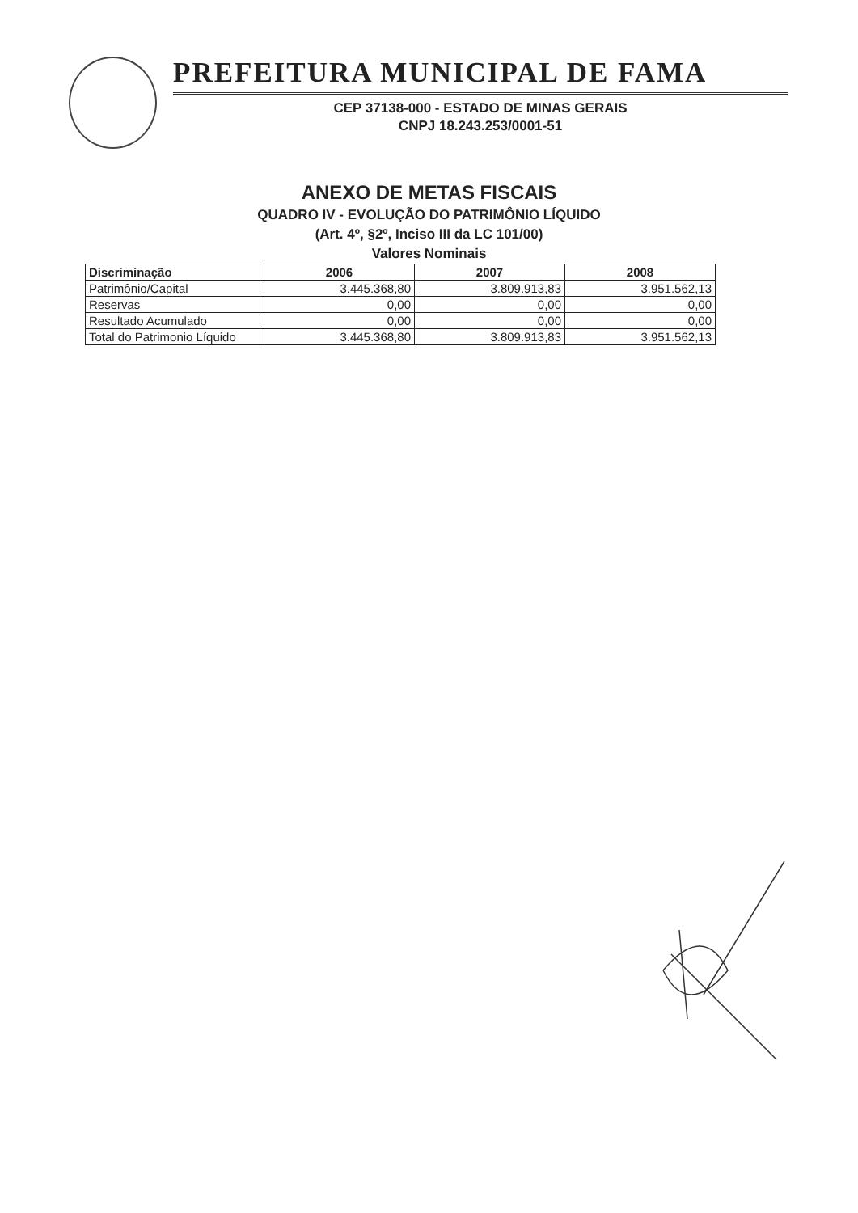PREFEITURA MUNICIPAL DE FAMA
CEP 37138-000 - ESTADO DE MINAS GERAIS
CNPJ 18.243.253/0001-51
ANEXO DE METAS FISCAIS
QUADRO IV - EVOLUÇÃO DO PATRIMÔNIO LÍQUIDO
(Art. 4º, §2º, Inciso III da LC 101/00)
Valores Nominais
| Discriminação | 2006 | 2007 | 2008 |
| --- | --- | --- | --- |
| Patrimônio/Capital | 3.445.368,80 | 3.809.913,83 | 3.951.562,13 |
| Reservas | 0,00 | 0,00 | 0,00 |
| Resultado Acumulado | 0,00 | 0,00 | 0,00 |
| Total do Patrimonio Líquido | 3.445.368,80 | 3.809.913,83 | 3.951.562,13 |